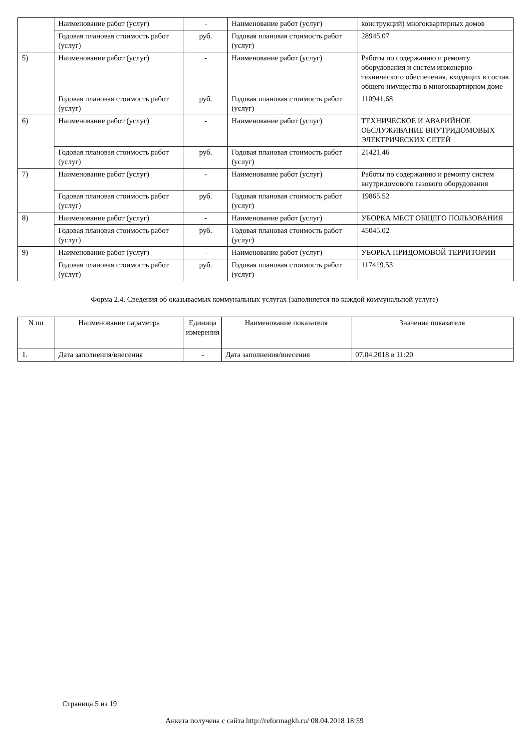| | Наименование работ (услуг) | - | Наименование работ (услуг) | конструкций) многоквартирных домов |
| | Годовая плановая стоимость работ (услуг) | руб. | Годовая плановая стоимость работ (услуг) | 28945.07 |
| 5) | Наименование работ (услуг) | - | Наименование работ (услуг) | Работы по содержанию и ремонту оборудования и систем инженерно-технического обеспечения, входящих в состав общего имущества в многоквартирном доме |
| | Годовая плановая стоимость работ (услуг) | руб. | Годовая плановая стоимость работ (услуг) | 110941.68 |
| 6) | Наименование работ (услуг) | - | Наименование работ (услуг) | ТЕХНИЧЕСКОЕ И АВАРИЙНОЕ ОБСЛУЖИВАНИЕ ВНУТРИДОМОВЫХ ЭЛЕКТРИЧЕСКИХ СЕТЕЙ |
| | Годовая плановая стоимость работ (услуг) | руб. | Годовая плановая стоимость работ (услуг) | 21421.46 |
| 7) | Наименование работ (услуг) | - | Наименование работ (услуг) | Работы по содержанию и ремонту систем внутридомового газового оборудования |
| | Годовая плановая стоимость работ (услуг) | руб. | Годовая плановая стоимость работ (услуг) | 19865.52 |
| 8) | Наименование работ (услуг) | - | Наименование работ (услуг) | УБОРКА МЕСТ ОБЩЕГО ПОЛЬЗОВАНИЯ |
| | Годовая плановая стоимость работ (услуг) | руб. | Годовая плановая стоимость работ (услуг) | 45045.02 |
| 9) | Наименование работ (услуг) | - | Наименование работ (услуг) | УБОРКА ПРИДОМОВОЙ ТЕРРИТОРИИ |
| | Годовая плановая стоимость работ (услуг) | руб. | Годовая плановая стоимость работ (услуг) | 117419.53 |
Форма 2.4. Сведения об оказываемых коммунальных услугах (заполняется по каждой коммунальной услуге)
| N пп | Наименование параметра | Единица измерения | Наименование показателя | Значение показателя |
| --- | --- | --- | --- | --- |
| 1. | Дата заполнения/внесения | - | Дата заполнения/внесения | 07.04.2018 в 11:20 |
Страница 5 из 19
Анкета получена с сайта http://reformagkh.ru/ 08.04.2018 18:59